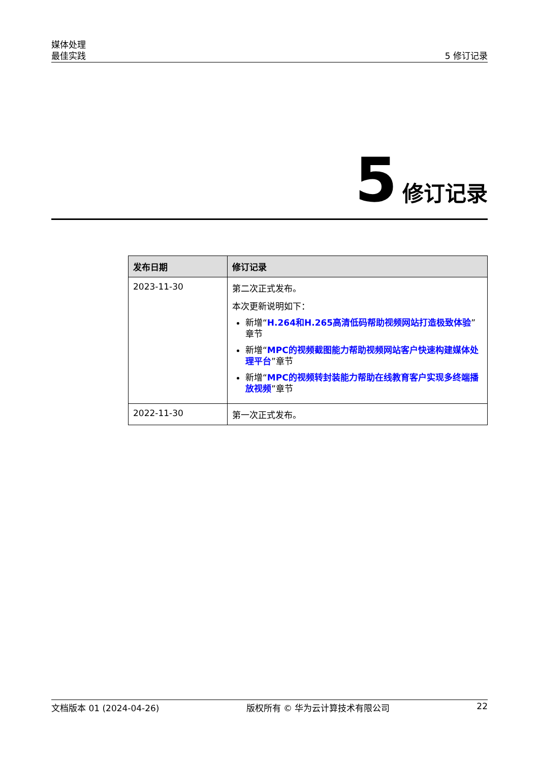媒体处理
最佳实践
5 修订记录
5 修订记录
| 发布日期 | 修订记录 |
| --- | --- |
| 2023-11-30 | 第二次正式发布。 本次更新说明如下： 新增“ H.264和H.265高清低码帮助视频网站打造极致体验 ”章节 新增“ MPC的视频截图能力帮助视频网站客户快速构建媒体处理平台 ”章节 新增“ MPC的视频转封装能力帮助在线教育客户实现多终端播放视频 ”章节 |
| 2022-11-30 | 第一次正式发布。 |
文档版本 01 (2024-04-26) 版权所有 © 华为云计算技术有限公司 22